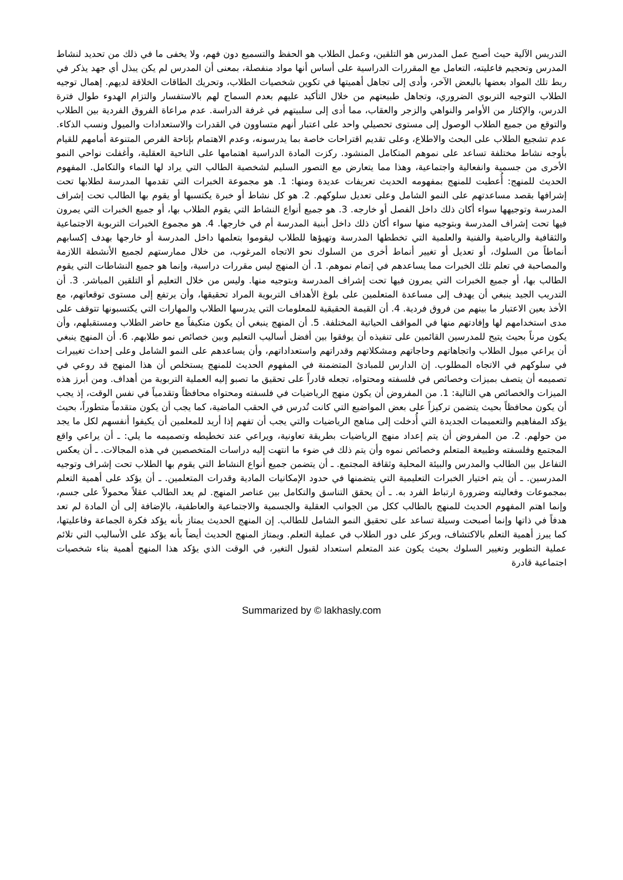التدريس الآلية حيث أصبح عمل المدرس هو التلقين، وعمل الطلاب هو الحفظ والتسميع دون فهم، ولا يخفى ما في ذلك من تحديد لنشاط المدرس وتحجيم فاعليته، التعامل مع المقررات الدراسية على أساس أنها مواد منفصلة، بمعنى أن المدرس لم يكن يبذل أي جهد يذكر في ربط تلك المواد بعضها بالبعض الآخر، وأدى إلى تجاهل أهميتها في تكوين شخصيات الطلاب، وتحريك الطاقات الخلاقة لديهم. إهمال توجيه الطلاب التوجيه التربوي الضروري، وتجاهل طبيعتهم من خلال التأكيد عليهم بعدم السماح لهم بالاستفسار والتزام الهدوء طوال فترة الدرس، والإكثار من الأوامر والنواهي والزجر والعقاب، مما أدى إلى سلبيتهم في غرفة الدراسة. عدم مراعاة الفروق الفردية بين الطلاب والتوقع من جميع الطلاب الوصول إلى مستوى تحصيلي واحد على اعتبار أنهم متساوون في القدرات والاستعدادات والميول ونسب الذكاء. عدم تشجيع الطلاب على البحث والاطلاع، وعلى تقديم اقتراحات خاصة بما يدرسونه، وعدم الاهتمام بإتاحة الفرص المتنوعة أمامهم للقيام بأوجه نشاط مختلفة تساعد على نموهم المتكامل المنشود. ركزت المادة الدراسية اهتمامها على الناحية العقلية، وأغفلت نواحي النمو الأخرى من جسمية وانفعالية واجتماعية، وهذا مما يتعارض مع التصور السليم لشخصية الطالب التي يراد لها النماء والتكامل. المفهوم الحديث للمنهج: أُعطيت للمنهج بمفهومه الحديث تعريفات عديدة ومنها: 1. هو مجموعة الخبرات التي تقدمها المدرسة لطلابها تحت إشرافها بقصد مساعدتهم على النمو الشامل وعلى تعديل سلوكهم. 2. هو كل نشاط أو خبرة يكتسبها أو يقوم بها الطالب تحت إشراف المدرسة وتوجيهها سواء أكان ذلك داخل الفصل أو خارجه. 3. هو جميع أنواع النشاط التي يقوم الطلاب بها، أو جميع الخبرات التي يمرون فيها تحت إشراف المدرسة وبتوجيه منها سواء أكان ذلك داخل أبنية المدرسة أم في خارجها. 4. هو مجموع الخبرات التربوية الاجتماعية والثقافية والرياضية والفنية والعلمية التي تخططها المدرسة وتهيؤها للطلاب ليقوموا بتعلمها داخل المدرسة أو خارجها بهدف إكسابهم أنماطاً من السلوك، أو تعديل أو تغيير أنماط أخرى من السلوك نحو الاتجاه المرغوب، من خلال ممارستهم لجميع الأنشطة اللازمة والمصاحبة في تعلم تلك الخبرات مما يساعدهم في إتمام نموهم. 1. أن المنهج ليس مقررات دراسية، وإنما هو جميع النشاطات التي يقوم الطالب بها، أو جميع الخبرات التي يمرون فيها تحت إشراف المدرسة وبتوجيه منها. وليس من خلال التعليم أو التلقين المباشر. 3. أن التدريب الجيد ينبغي أن يهدف إلى مساعدة المتعلمين على بلوغ الأهداف التربوية المراد تحقيقها، وأن يرتفع إلى مستوى توقعاتهم، مع الأخذ بعين الاعتبار ما بينهم من فروق فردية. 4. أن القيمة الحقيقية للمعلومات التي يدرسها الطلاب والمهارات التي يكتسبونها تتوقف على مدى استخدامهم لها وإفادتهم منها في المواقف الحياتية المختلفة. 5. أن المنهج ينبغي أن يكون متكيفاً مع حاضر الطلاب ومستقبلهم، وأن يكون مرناً بحيث يتيح للمدرسين القائمين على تنفيذه أن يوفقوا بين أفضل أساليب التعليم وبين خصائص نمو طلابهم. 6. أن المنهج ينبغي أن يراعي ميول الطلاب واتجاهاتهم وحاجاتهم ومشكلاتهم وقدراتهم واستعداداتهم، وأن يساعدهم على النمو الشامل وعلى إحداث تغييرات في سلوكهم في الاتجاه المطلوب. إن الدارس للمبادئ المتضمنة في المفهوم الحديث للمنهج يستخلص أن هذا المنهج قد روعي في تصميمه أن يتصف بميزات وخصائص في فلسفته ومحتواه، تجعله قادراً على تحقيق ما تصبو إليه العملية التربوية من أهداف. ومن أبرز هذه الميزات والخصائص هي التالية: 1. من المفروض أن يكون منهج الرياضيات في فلسفته ومحتواه محافظاً وتقدمياً في نفس الوقت، إذ يجب أن يكون محافظاً بحيث يتضمن تركيزاً على بعض المواضيع التي كانت تُدرس في الحقب الماضية، كما يجب أن يكون متقدماً متطوراً، بحيث يؤكد المفاهيم والتعميمات الجديدة التي أُدخلت إلى مناهج الرياضيات والتي يجب أن تفهم إذا أريد للمعلمين أن يكيفوا أنفسهم لكل ما يجد من حولهم. 2. من المفروض أن يتم إعداد منهج الرياضيات بطريقة تعاونية، ويراعي عند تخطيطه وتصميمه ما يلي: ـ أن يراعي واقع المجتمع وفلسفته وطبيعة المتعلم وخصائص نموه وأن يتم ذلك في ضوء ما انتهت إليه دراسات المتخصصين في هذه المجالات. ـ أن يعكس التفاعل بين الطالب والمدرس والبيئة المحلية وثقافة المجتمع. ـ أن يتضمن جميع أنواع النشاط التي يقوم بها الطلاب تحت إشراف وتوجيه المدرسين. ـ أن يتم اختيار الخبرات التعليمية التي يتضمنها في حدود الإمكانيات المادية وقدرات المتعلمين. ـ أن يؤكد على أهمية التعلم بمجموعات وفعاليته وضرورة ارتباط الفرد به. ـ أن يحقق التناسق والتكامل بين عناصر المنهج. لم يعد الطالب عقلاً محمولاً على جسم، وإنما اهتم المفهوم الحديث للمنهج بالطالب ككل من الجوانب العقلية والجسمية والاجتماعية والعاطفية، بالإضافة إلى أن المادة لم تعد هدفاً في ذاتها وإنما أصبحت وسيلة تساعد على تحقيق النمو الشامل للطالب. إن المنهج الحديث يمتاز بأنه يؤكد فكرة الجماعة وفاعليتها، كما يبرز أهمية التعلم بالاكتشاف، ويركز على دور الطلاب في عملية التعلم. ويمتاز المنهج الحديث أيضاً بأنه يؤكد على الأساليب التي تلائم عملية التطوير وتغيير السلوك بحيث يكون عند المتعلم استعداد لقبول التغير، في الوقت الذي يؤكد هذا المنهج أهمية بناء شخصيات اجتماعية قادرة
Summarized by © lakhasly.com